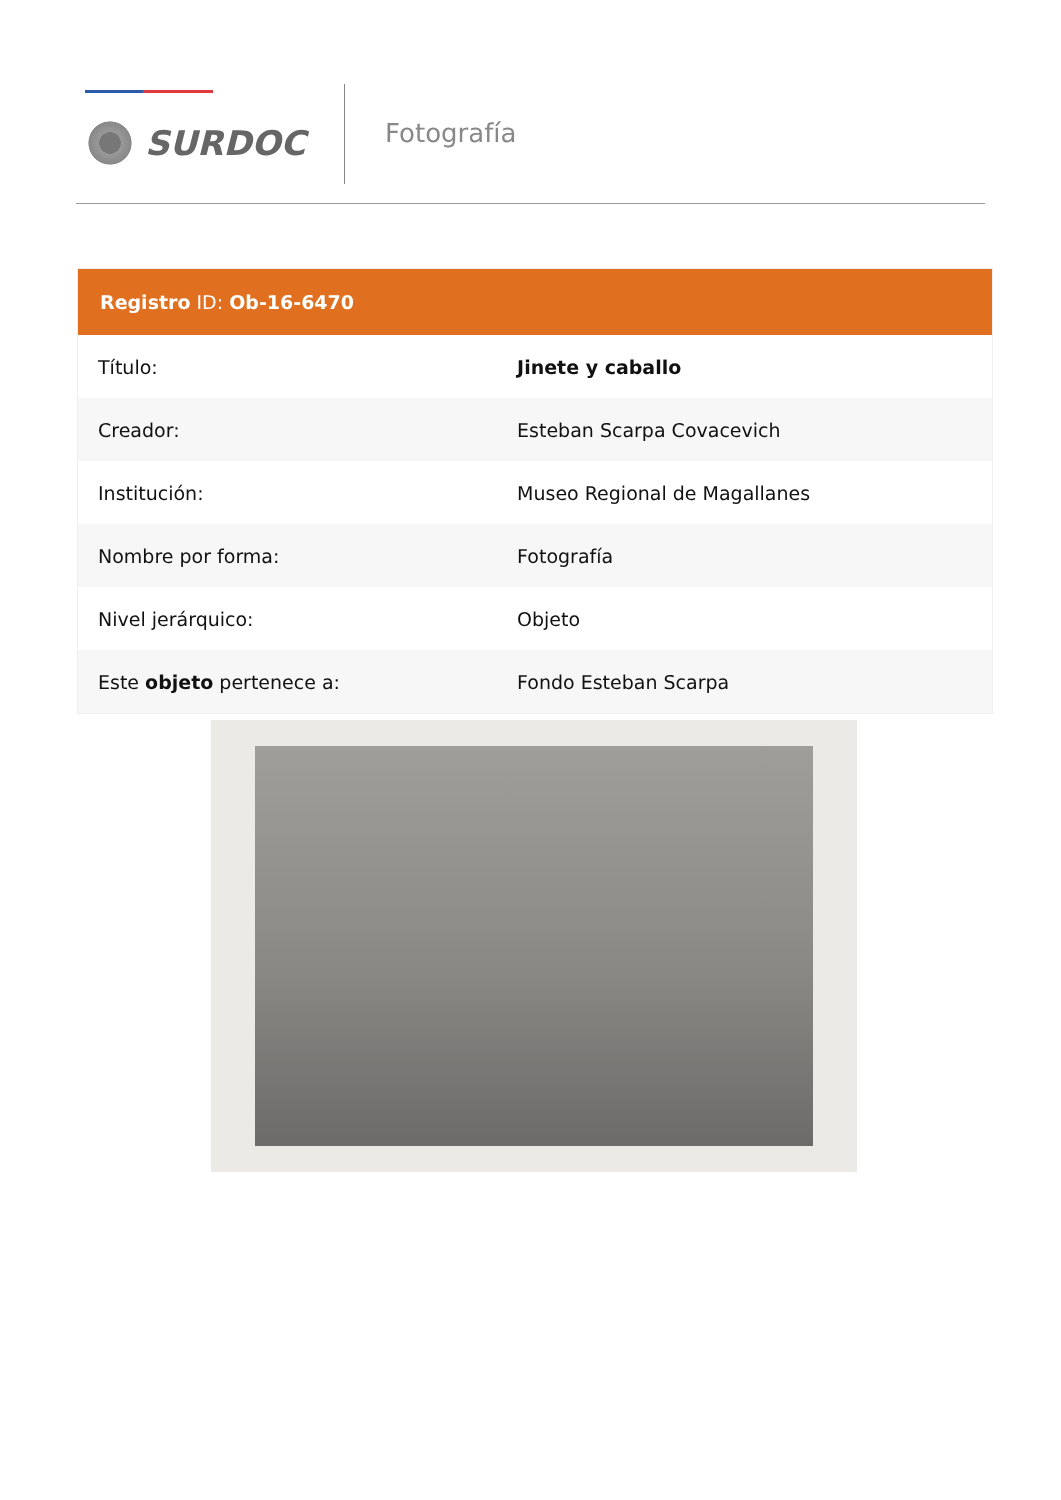SURDOC
Fotografía
| Registro ID: Ob-16-6470 | |
| --- | --- |
| Título: | Jinete y caballo |
| Creador: | Esteban Scarpa Covacevich |
| Institución: | Museo Regional de Magallanes |
| Nombre por forma: | Fotografía |
| Nivel jerárquico: | Objeto |
| Este objeto pertenece a: | Fondo Esteban Scarpa |